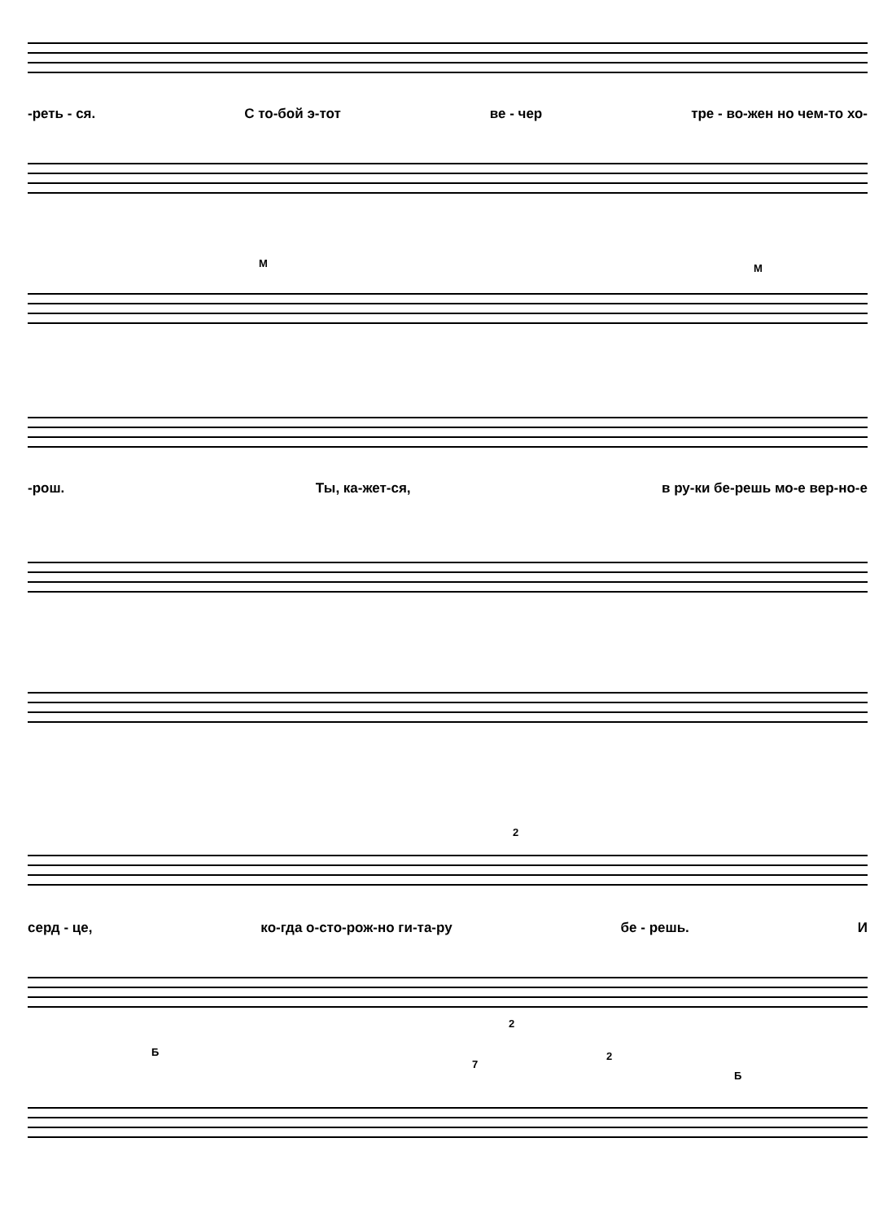-реть - ся. С то-бой э-тот ве - чер тре - во-жен но чем-то хо-
М М
-рош. Ты, ка-жет-ся, в ру-ки бе-решь мо-е вер-но-е
2
серд - це, ко-гда о-сто-рож-но ги-та-ру бе - решь. И
2
Б
7
2
Б